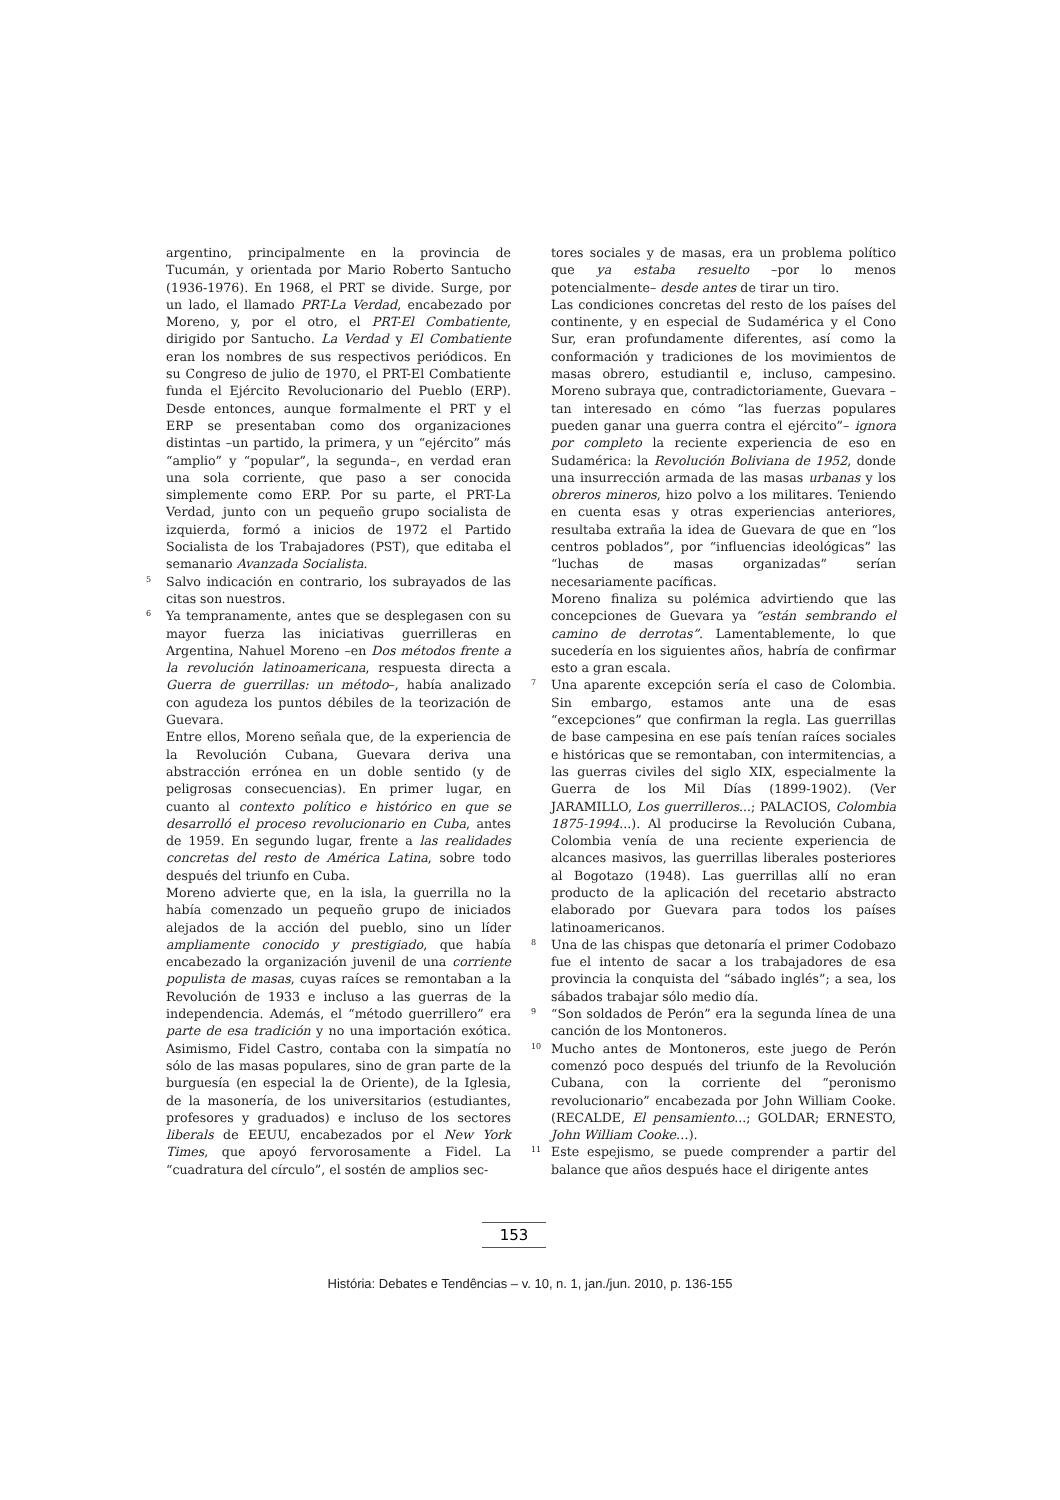argentino, principalmente en la provincia de Tucumán, y orientada por Mario Roberto Santucho (1936-1976). En 1968, el PRT se divide. Surge, por un lado, el llamado PRT-La Verdad, encabezado por Moreno, y, por el otro, el PRT-El Combatiente, dirigido por Santucho. La Verdad y El Combatiente eran los nombres de sus respectivos periódicos. En su Congreso de julio de 1970, el PRT-El Combatiente funda el Ejército Revolucionario del Pueblo (ERP). Desde entonces, aunque formalmente el PRT y el ERP se presentaban como dos organizaciones distintas –un partido, la primera, y un “ejército” más “amplio” y “popular”, la segunda–, en verdad eran una sola corriente, que paso a ser conocida simplemente como ERP. Por su parte, el PRT-La Verdad, junto con un pequeño grupo socialista de izquierda, formó a inicios de 1972 el Partido Socialista de los Trabajadores (PST), que editaba el semanario Avanzada Socialista.
5
Salvo indicación en contrario, los subrayados de las citas son nuestros.
6
Ya tempranamente, antes que se desplegasen con su mayor fuerza las iniciativas guerrilleras en Argentina, Nahuel Moreno –en Dos métodos frente a la revolución latinoamericana, respuesta directa a Guerra de guerrillas: un método–, había analizado con agudeza los puntos débiles de la teorización de Guevara.
Entre ellos, Moreno señala que, de la experiencia de la Revolución Cubana, Guevara deriva una abstracción errónea en un doble sentido (y de peligrosas consecuencias). En primer lugar, en cuanto al contexto político e histórico en que se desarrolló el proceso revolucionario en Cuba, antes de 1959. En segundo lugar, frente a las realidades concretas del resto de América Latina, sobre todo después del triunfo en Cuba.
Moreno advierte que, en la isla, la guerrilla no la había comenzado un pequeño grupo de iniciados alejados de la acción del pueblo, sino un líder ampliamente conocido y prestigiado, que había encabezado la organización juvenil de una corriente populista de masas, cuyas raíces se remontaban a la Revolución de 1933 e incluso a las guerras de la independencia. Además, el “método guerrillero” era parte de esa tradición y no una importación exótica. Asimismo, Fidel Castro, contaba con la simpatía no sólo de las masas populares, sino de gran parte de la burguesía (en especial la de Oriente), de la Iglesia, de la masonería, de los universitarios (estudiantes, profesores y graduados) e incluso de los sectores liberals de EEUU, encabezados por el New York Times, que apoyó fervorosamente a Fidel. La “cuadratura del círculo”, el sostén de amplios sec-
tores sociales y de masas, era un problema político que ya estaba resuelto –por lo menos potencialmente– desde antes de tirar un tiro.
Las condiciones concretas del resto de los países del continente, y en especial de Sudamérica y el Cono Sur, eran profundamente diferentes, así como la conformación y tradiciones de los movimientos de masas obrero, estudiantil e, incluso, campesino. Moreno subraya que, contradictoriamente, Guevara –tan interesado en cómo “las fuerzas populares pueden ganar una guerra contra el ejército”– ignora por completo la reciente experiencia de eso en Sudamérica: la Revolución Boliviana de 1952, donde una insurrección armada de las masas urbanas y los obreros mineros, hizo polvo a los militares. Teniendo en cuenta esas y otras experiencias anteriores, resultaba extraña la idea de Guevara de que en “los centros poblados”, por “influencias ideológicas” las “luchas de masas organizadas” serían necesariamente pacíficas.
Moreno finaliza su polémica advirtiendo que las concepciones de Guevara ya “están sembrando el camino de derrotas”. Lamentablemente, lo que sucedería en los siguientes años, habría de confirmar esto a gran escala.
7
Una aparente excepción sería el caso de Colombia. Sin embargo, estamos ante una de esas “excepciones” que confirman la regla. Las guerrillas de base campesina en ese país tenían raíces sociales e históricas que se remontaban, con intermitencias, a las guerras civiles del siglo XIX, especialmente la Guerra de los Mil Días (1899-1902). (Ver JARAMILLO, Los guerrilleros...; PALACIOS, Colombia 1875-1994...). Al producirse la Revolución Cubana, Colombia venía de una reciente experiencia de alcances masivos, las guerrillas liberales posteriores al Bogotazo (1948). Las guerrillas allí no eran producto de la aplicación del recetario abstracto elaborado por Guevara para todos los países latinoamericanos.
8
Una de las chispas que detonaría el primer Codobazo fue el intento de sacar a los trabajadores de esa provincia la conquista del “sábado inglés”; a sea, los sábados trabajar sólo medio día.
9
“Son soldados de Perón” era la segunda línea de una canción de los Montoneros.
10
Mucho antes de Montoneros, este juego de Perón comenzó poco después del triunfo de la Revolución Cubana, con la corriente del “peronismo revolucionario” encabezada por John William Cooke. (RECALDE, El pensamiento...; GOLDAR; ERNESTO, John William Cooke…).
11
Este espejismo, se puede comprender a partir del balance que años después hace el dirigente antes
153
História: Debates e Tendências – v. 10, n. 1, jan./jun. 2010, p. 136-155